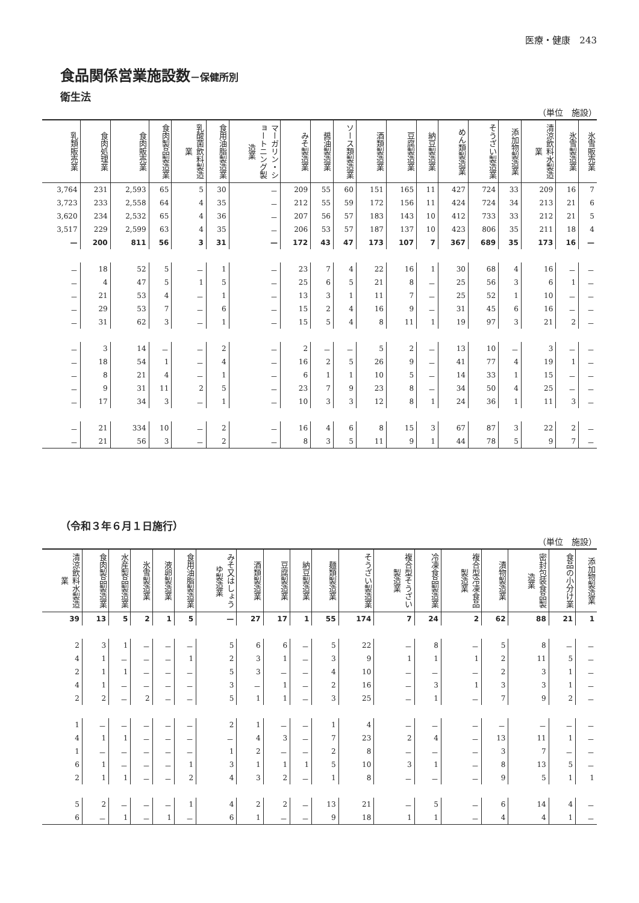医療・健康　243
食品関係営業施設数－保健所別
衛生法
（単位　施設）
| 乳類販売業 | 食肉処理業 | 食肉販売業 | 食肉製品製造業 | 乳酸菌飲料製造業 | 食用油脂製造業 | マーガリン・ショートニング製造業 | みそ製造業 | 醤油製造業 | ソース類製造業 | 酒類製造業 | 豆腐製造業 | 納豆製造業 | めん類製造業 | そうざい製造業 | 添加物製造業 | 清涼飲料水製造業 | 氷雪製造業 | 氷雪販売業 |
| --- | --- | --- | --- | --- | --- | --- | --- | --- | --- | --- | --- | --- | --- | --- | --- | --- | --- | --- |
| 3,764 | 231 | 2,593 | 65 | 5 | 30 | － | 209 | 55 | 60 | 151 | 165 | 11 | 427 | 724 | 33 | 209 | 16 | 7 |
| 3,723 | 233 | 2,558 | 64 | 4 | 35 | － | 212 | 55 | 59 | 172 | 156 | 11 | 424 | 724 | 34 | 213 | 21 | 6 |
| 3,620 | 234 | 2,532 | 65 | 4 | 36 | － | 207 | 56 | 57 | 183 | 143 | 10 | 412 | 733 | 33 | 212 | 21 | 5 |
| 3,517 | 229 | 2,599 | 63 | 4 | 35 | － | 206 | 53 | 57 | 187 | 137 | 10 | 423 | 806 | 35 | 211 | 18 | 4 |
| — | 200 | 811 | 56 | 3 | 31 | — | 172 | 43 | 47 | 173 | 107 | 7 | 367 | 689 | 35 | 173 | 16 | — |
| － | 18 | 52 | 5 | － | 1 | － | 23 | 7 | 4 | 22 | 16 | 1 | 30 | 68 | 4 | 16 | － | － |
| － | 4 | 47 | 5 | 1 | 5 | － | 25 | 6 | 5 | 21 | 8 | － | 25 | 56 | 3 | 6 | 1 | － |
| － | 21 | 53 | 4 | － | 1 | － | 13 | 3 | 1 | 11 | 7 | － | 25 | 52 | 1 | 10 | － | － |
| － | 29 | 53 | 7 | － | 6 | － | 15 | 2 | 4 | 16 | 9 | － | 31 | 45 | 6 | 16 | － | － |
| － | 31 | 62 | 3 | － | 1 | － | 15 | 5 | 4 | 8 | 11 | 1 | 19 | 97 | 3 | 21 | 2 | － |
| － | 3 | 14 | － | － | 2 | － | 2 | － | － | 5 | 2 | － | 13 | 10 | － | 3 | － | － |
| － | 18 | 54 | 1 | － | 4 | － | 16 | 2 | 5 | 26 | 9 | － | 41 | 77 | 4 | 19 | 1 | － |
| － | 8 | 21 | 4 | － | 1 | － | 6 | 1 | 1 | 10 | 5 | － | 14 | 33 | 1 | 15 | － | － |
| － | 9 | 31 | 11 | 2 | 5 | － | 23 | 7 | 9 | 23 | 8 | － | 34 | 50 | 4 | 25 | － | － |
| － | 17 | 34 | 3 | － | 1 | － | 10 | 3 | 3 | 12 | 8 | 1 | 24 | 36 | 1 | 11 | 3 | － |
| － | 21 | 334 | 10 | － | 2 | － | 16 | 4 | 6 | 8 | 15 | 3 | 67 | 87 | 3 | 22 | 2 | － |
| － | 21 | 56 | 3 | － | 2 | － | 8 | 3 | 5 | 11 | 9 | 1 | 44 | 78 | 5 | 9 | 7 | － |
（令和３年６月１日施行）
（単位　施設）
| 清涼飲料水製造業 | 食肉製品製造業 | 水産製品製造業 | 氷雪製造業 | 液卵製造業 | 食用油脂製造業 | みそ又はしょうゆ製造業 | 酒類製造業 | 豆腐製造業 | 納豆製造業 | 麺類製造業 | そうざい製造業 | 複合型そうざい製造業 | 冷凍食品製造業 | 複合型冷凍食品製造業 | 漬物製造業 | 密封包装食品製造業 | 食品の小分け業 | 添加物製造業 |
| --- | --- | --- | --- | --- | --- | --- | --- | --- | --- | --- | --- | --- | --- | --- | --- | --- | --- | --- |
| 39 | 13 | 5 | 2 | 1 | 5 | — | 27 | 17 | 1 | 55 | 174 | 7 | 24 | 2 | 62 | 88 | 21 | 1 |
| 2 | 3 | 1 | － | － | － | 5 | 6 | 6 | － | 5 | 22 | － | 8 | － | 5 | 8 | － | － |
| 4 | 1 | － | － | － | 1 | 2 | 3 | 1 | － | 3 | 9 | 1 | 1 | 1 | 2 | 11 | 5 | － |
| 2 | 1 | 1 | － | － | － | 5 | 3 | － | － | 4 | 10 | － | － | － | 2 | 3 | 1 | － |
| 4 | 1 | － | － | － | － | 3 | － | 1 | － | 2 | 16 | － | 3 | 1 | 3 | 3 | 1 | － |
| 2 | 2 | － | 2 | － | － | 5 | 1 | 1 | － | 3 | 25 | － | 1 | － | 7 | 9 | 2 | － |
| 1 | － | － | － | － | － | 2 | 1 | － | － | 1 | 4 | － | － | － | － | － | － | － |
| 4 | 1 | 1 | － | － | － | － | 4 | 3 | － | 7 | 23 | 2 | 4 | － | 13 | 11 | 1 | － |
| 1 | － | － | － | － | － | 1 | 2 | － | － | 2 | 8 | － | － | － | 3 | 7 | － | － |
| 6 | 1 | － | － | － | 1 | 3 | 1 | 1 | 1 | 5 | 10 | 3 | 1 | － | 8 | 13 | 5 | － |
| 2 | 1 | 1 | － | － | 2 | 4 | 3 | 2 | － | 1 | 8 | － | － | － | 9 | 5 | 1 | 1 |
| 5 | 2 | － | － | － | 1 | 4 | 2 | 2 | － | 13 | 21 | － | 5 | － | 6 | 14 | 4 | － |
| 6 | － | 1 | － | 1 | － | 6 | 1 | － | － | 9 | 18 | 1 | 1 | － | 4 | 4 | 1 | － |